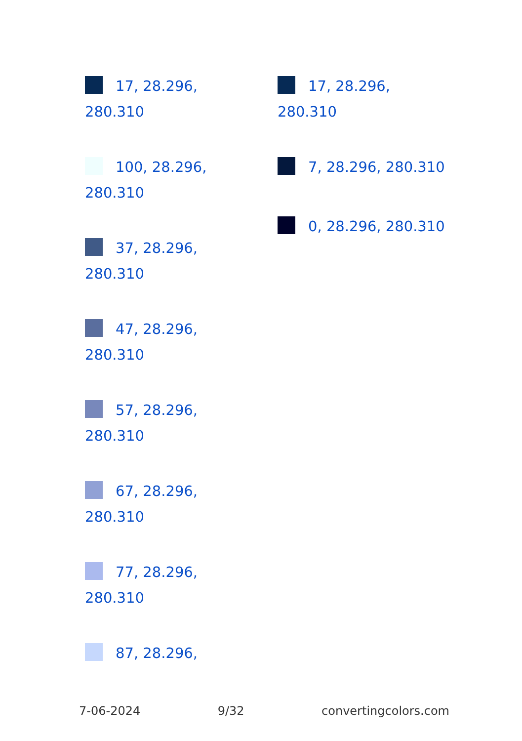17, 28.296, 280.310
100, 28.296, 280.310
37, 28.296, 280.310
47, 28.296, 280.310
57, 28.296, 280.310
67, 28.296, 280.310
77, 28.296, 280.310
87, 28.296,
17, 28.296, 280.310
7, 28.296, 280.310
0, 28.296, 280.310
7-06-2024 9/32 convertingcolors.com